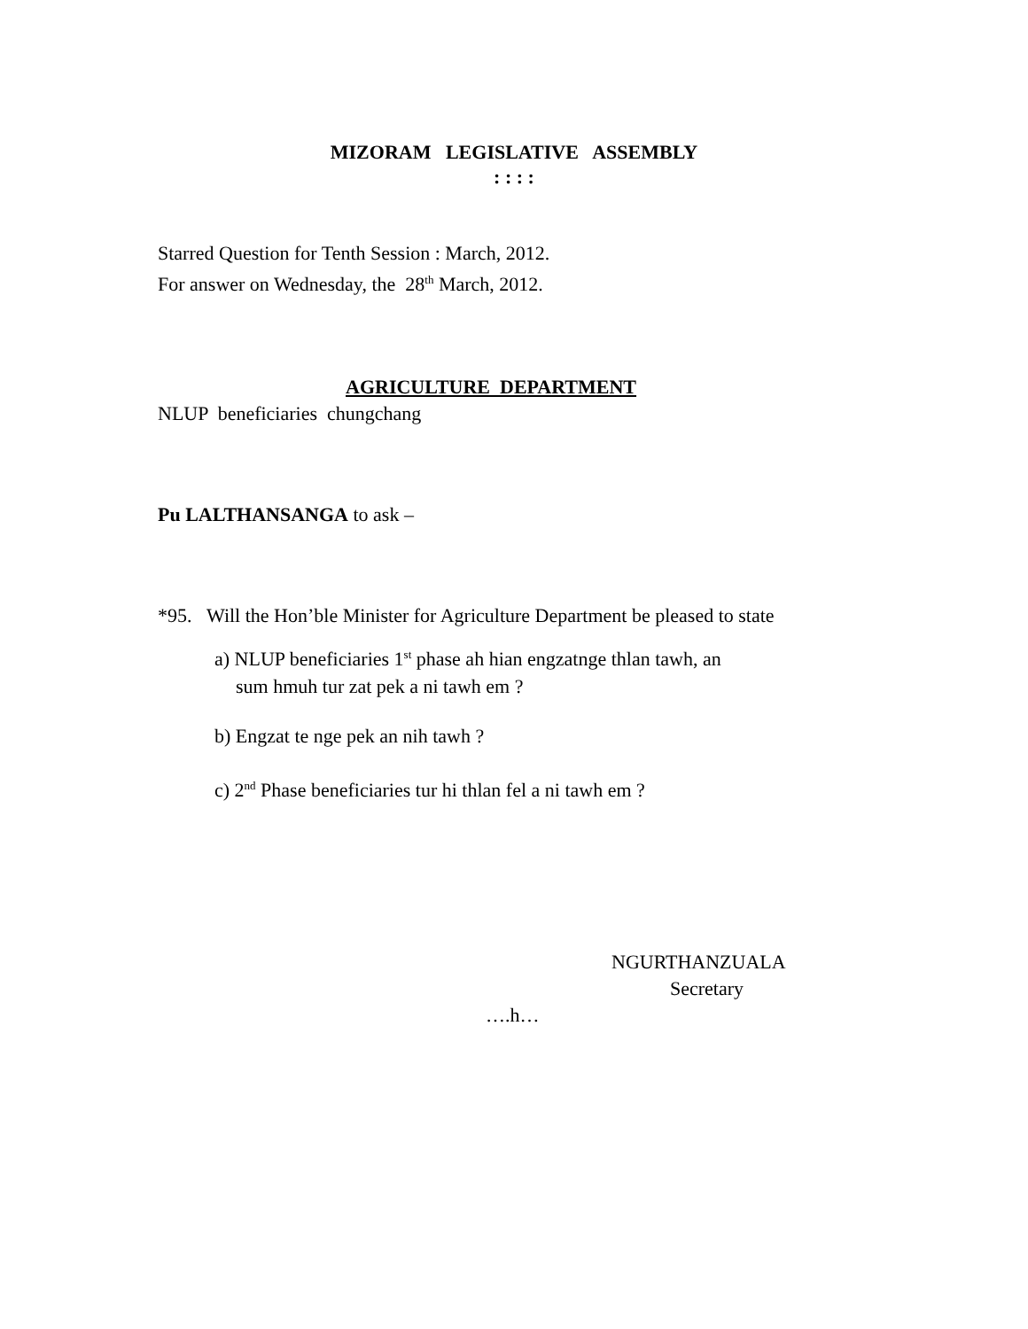MIZORAM LEGISLATIVE ASSEMBLY
: : : :
Starred Question for Tenth Session : March, 2012.
For answer on Wednesday, the 28<sup>th</sup> March, 2012.
AGRICULTURE DEPARTMENT
NLUP beneficiaries chungchang
Pu LALTHANSANGA to ask –
*95. Will the Hon’ble Minister for Agriculture Department be pleased to state
a) NLUP beneficiaries 1<sup>st</sup> phase ah hian engzatnge thlan tawh, an
sum hmuh tur zat pek a ni tawh em ?
b) Engzat te nge pek an nih tawh ?
c) 2<sup>nd</sup> Phase beneficiaries tur hi thlan fel a ni tawh em ?
NGURTHANZUALA
Secretary
….h…